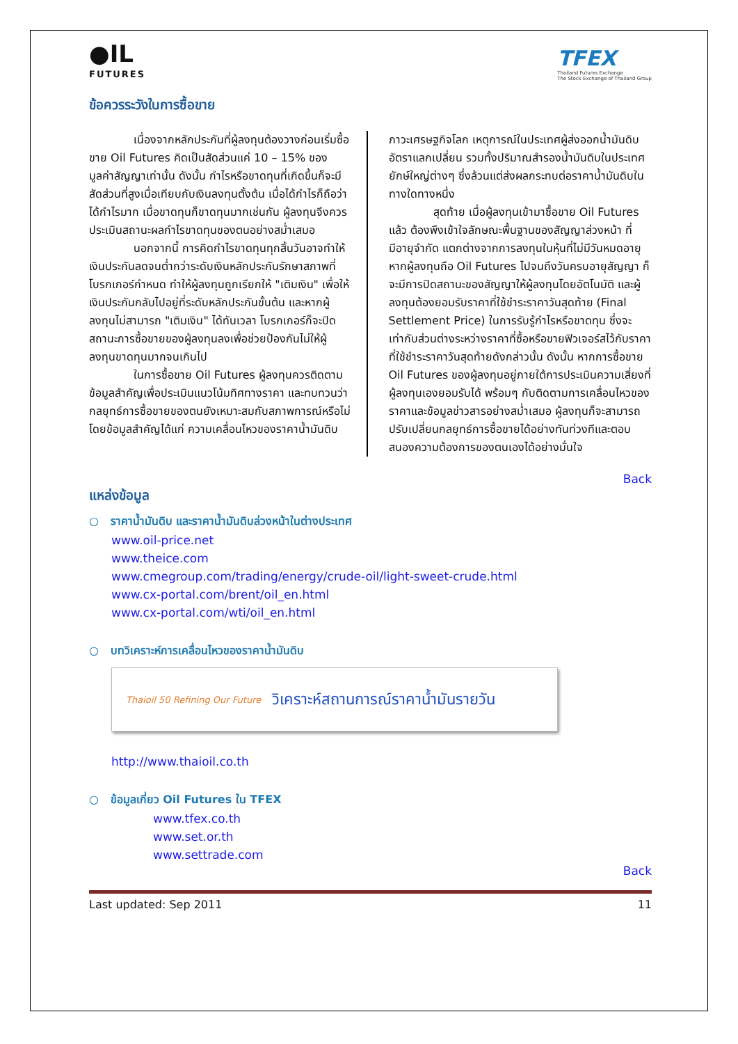●IL
FUTURES
TFEX
Thailand Futures Exchange
The Stock Exchange of Thailand Group
ข้อควรระวังในการซื้อขาย
เนื่องจากหลักประกันที่ผู้ลงทุนต้องวางก่อนเริ่มซื้อขาย Oil Futures คิดเป็นสัดส่วนแค่ 10 – 15% ของมูลค่าสัญญาเท่านั้น ดังนั้น กำไรหรือขาดทุนที่เกิดขึ้นก็จะมีสัดส่วนที่สูงเมื่อเทียบกับเงินลงทุนตั้งต้น เมื่อได้กำไรก็ถือว่าได้กำไรมาก เมื่อขาดทุนก็ขาดทุนมากเช่นกัน ผู้ลงทุนจึงควรประเมินสถานะผลกำไรขาดทุนของตนอย่างสม่ำเสมอ
นอกจากนี้ การคิดกำไรขาดทุนทุกสิ้นวันอาจทำให้เงินประกันลดจนต่ำกว่าระดับเงินหลักประกันรักษาสภาพที่โบรกเกอร์กำหนด ทำให้ผู้ลงทุนถูกเรียกให้ "เติมเงิน" เพื่อให้เงินประกันกลับไปอยู่ที่ระดับหลักประกันขั้นต้น และหากผู้ลงทุนไม่สามารถ "เติมเงิน" ได้ทันเวลา โบรกเกอร์ก็จะปิดสถานะการซื้อขายของผู้ลงทุนลงเพื่อช่วยป้องกันไม่ให้ผู้ลงทุนขาดทุนมากจนเกินไป
ในการซื้อขาย Oil Futures ผู้ลงทุนควรติดตามข้อมูลสำคัญเพื่อประเมินแนวโน้มทิศทางราคา และทบทวนว่ากลยุทธ์การซื้อขายของตนยังเหมาะสมกับสภาพการณ์หรือไม่ โดยข้อมูลสำคัญได้แก่ ความเคลื่อนไหวของราคาน้ำมันดิบ
ภาวะเศรษฐกิจโลก เหตุการณ์ในประเทศผู้ส่งออกน้ำมันดิบ อัตราแลกเปลี่ยน รวมทั้งปริมาณสำรองน้ำมันดิบในประเทศยักษ์ใหญ่ต่างๆ ซึ่งล้วนแต่ส่งผลกระทบต่อราคาน้ำมันดิบในทางใดทางหนึ่ง
สุดท้าย เมื่อผู้ลงทุนเข้ามาซื้อขาย Oil Futures แล้ว ต้องพึงเข้าใจลักษณะพื้นฐานของสัญญาล่วงหน้า ที่มีอายุจำกัด แตกต่างจากการลงทุนในหุ้นที่ไม่มีวันหมดอายุ หากผู้ลงทุนถือ Oil Futures ไปจนถึงวันครบอายุสัญญา ก็จะมีการปิดสถานะของสัญญาให้ผู้ลงทุนโดยอัตโนมัติ และผู้ลงทุนต้องยอมรับราคาที่ใช้ชำระราคาวันสุดท้าย (Final Settlement Price) ในการรับรู้กำไรหรือขาดทุน ซึ่งจะเท่ากับส่วนต่างระหว่างราคาที่ซื้อหรือขายฟิวเจอร์สไว้กับราคาที่ใช้ชำระราคาวันสุดท้ายดังกล่าวนั้น ดังนั้น หากการซื้อขาย Oil Futures ของผู้ลงทุนอยู่ภายใต้การประเมินความเสี่ยงที่ผู้ลงทุนเองยอมรับได้ พร้อมๆ กับติดตามการเคลื่อนไหวของราคาและข้อมูลข่าวสารอย่างสม่ำเสมอ ผู้ลงทุนก็จะสามารถปรับเปลี่ยนกลยุทธ์การซื้อขายได้อย่างทันท่วงทีและตอบสนองความต้องการของตนเองได้อย่างมั่นใจ
Back
แหล่งข้อมูล
○ ราคาน้ำมันดิบ และราคาน้ำมันดิบล่วงหน้าในต่างประเทศ
www.oil-price.net
www.theice.com
www.cmegroup.com/trading/energy/crude-oil/light-sweet-crude.html
www.cx-portal.com/brent/oil_en.html
www.cx-portal.com/wti/oil_en.html
○ บทวิเคราะห์การเคลื่อนไหวของราคาน้ำมันดิบ
Thaioil 50 Refining Our Future
วิเคราะห์สถานการณ์ราคาน้ำมันรายวัน
http://www.thaioil.co.th
○ ข้อมูลเกี่ยว Oil Futures ใน TFEX
www.tfex.co.th
www.set.or.th
www.settrade.com
Back
Last updated: Sep 2011 11